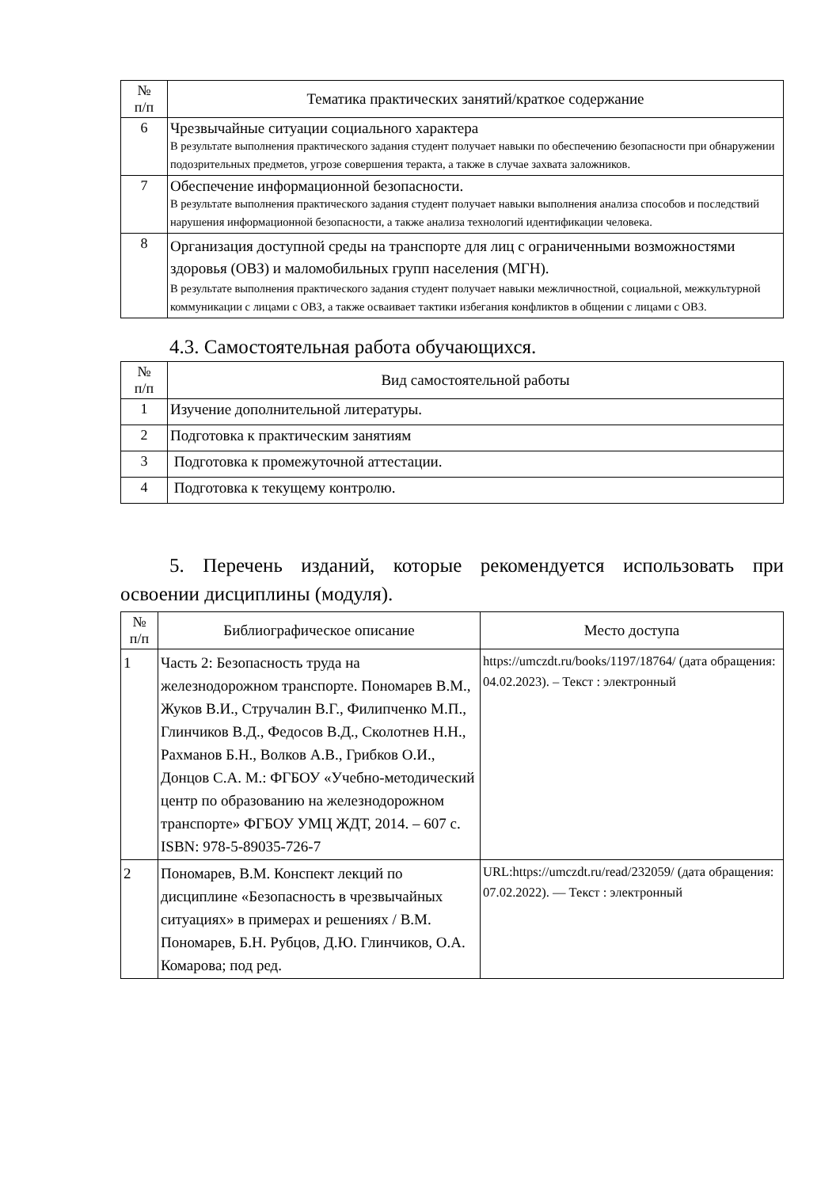| № п/п | Тематика практических занятий/краткое содержание |
| --- | --- |
| 6 | Чрезвычайные ситуации социального характера В результате выполнения практического задания студент получает навыки по обеспечению безопасности при обнаружении подозрительных предметов, угрозе совершения теракта, а также в случае захвата заложников. |
| 7 | Обеспечение информационной безопасности. В результате выполнения практического задания студент получает навыки выполнения анализа способов и последствий нарушения информационной безопасности, а также анализа технологий идентификации человека. |
| 8 | Организация доступной среды на транспорте для лиц с ограниченными возможностями здоровья (ОВЗ) и маломобильных групп населения (МГН). В результате выполнения практического задания студент получает навыки межличностной, социальной, межкультурной коммуникации с лицами с ОВЗ, а также осваивает тактики избегания конфликтов в общении с лицами с ОВЗ. |
4.3. Самостоятельная работа обучающихся.
| № п/п | Вид самостоятельной работы |
| --- | --- |
| 1 | Изучение дополнительной литературы. |
| 2 | Подготовка к практическим занятиям |
| 3 | Подготовка к промежуточной аттестации. |
| 4 | Подготовка к текущему контролю. |
5. Перечень изданий, которые рекомендуется использовать при освоении дисциплины (модуля).
| № п/п | Библиографическое описание | Место доступа |
| --- | --- | --- |
| 1 | Часть 2: Безопасность труда на железнодорожном транспорте. Пономарев В.М., Жуков В.И., Стручалин В.Г., Филипченко М.П., Глинчиков В.Д., Федосов В.Д., Сколотнев Н.Н., Рахманов Б.Н., Волков А.В., Грибков О.И., Донцов С.А. М.: ФГБОУ «Учебно-методический центр по образованию на железнодорожном транспорте» ФГБОУ УМЦ ЖДТ, 2014. – 607 с. ISBN: 978-5-89035-726-7 | https://umczdt.ru/books/1197/18764/ (дата обращения: 04.02.2023). – Текст : электронный |
| 2 | Пономарев, В.М. Конспект лекций по дисциплине «Безопасность в чрезвычайных ситуациях» в примерах и решениях / В.М. Пономарев, Б.Н. Рубцов, Д.Ю. Глинчиков, О.А. Комарова; под ред. | URL:https://umczdt.ru/read/232059/ (дата обращения: 07.02.2022). — Текст : электронный |